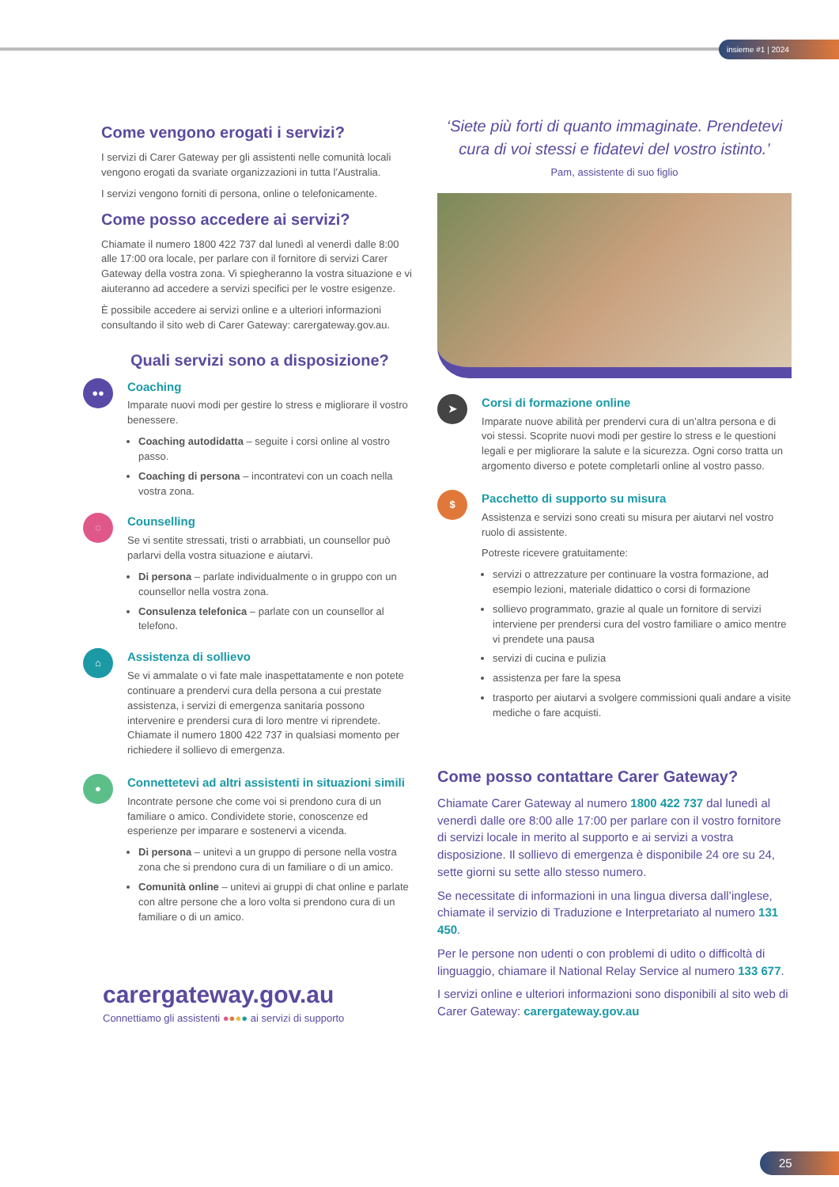insieme #1 | 2024
Come vengono erogati i servizi?
I servizi di Carer Gateway per gli assistenti nelle comunità locali vengono erogati da svariate organizzazioni in tutta l’Australia.
I servizi vengono forniti di persona, online o telefonicamente.
Come posso accedere ai servizi?
Chiamate il numero 1800 422 737 dal lunedì al venerdì dalle 8:00 alle 17:00 ora locale, per parlare con il fornitore di servizi Carer Gateway della vostra zona. Vi spiegheranno la vostra situazione e vi aiuteranno ad accedere a servizi specifici per le vostre esigenze.
È possibile accedere ai servizi online e a ulteriori informazioni consultando il sito web di Carer Gateway: carergateway.gov.au.
Quali servizi sono a disposizione?
●●
Coaching
Imparate nuovi modi per gestire lo stress e migliorare il vostro benessere.
Coaching autodidatta – seguite i corsi online al vostro passo.
Coaching di persona – incontratevi con un coach nella vostra zona.
◌
Counselling
Se vi sentite stressati, tristi o arrabbiati, un counsellor può parlarvi della vostra situazione e aiutarvi.
Di persona – parlate individualmente o in gruppo con un counsellor nella vostra zona.
Consulenza telefonica – parlate con un counsellor al telefono.
⌂
Assistenza di sollievo
Se vi ammalate o vi fate male inaspettatamente e non potete continuare a prendervi cura della persona a cui prestate assistenza, i servizi di emergenza sanitaria possono intervenire e prendersi cura di loro mentre vi riprendete. Chiamate il numero 1800 422 737 in qualsiasi momento per richiedere il sollievo di emergenza.
●
Connettetevi ad altri assistenti in situazioni simili
Incontrate persone che come voi si prendono cura di un familiare o amico. Condividete storie, conoscenze ed esperienze per imparare e sostenervi a vicenda.
Di persona – unitevi a un gruppo di persone nella vostra zona che si prendono cura di un familiare o di un amico.
Comunità online – unitevi ai gruppi di chat online e parlate con altre persone che a loro volta si prendono cura di un familiare o di un amico.
carergateway.gov.au
Connettiamo gli assistenti ●●●● ai servizi di supporto
‘Siete più forti di quanto immaginate. Prendetevi cura di voi stessi e fidatevi del vostro istinto.’
Pam, assistente di suo figlio
➤
Corsi di formazione online
Imparate nuove abilità per prendervi cura di un’altra persona e di voi stessi. Scoprite nuovi modi per gestire lo stress e le questioni legali e per migliorare la salute e la sicurezza. Ogni corso tratta un argomento diverso e potete completarli online al vostro passo.
$
Pacchetto di supporto su misura
Assistenza e servizi sono creati su misura per aiutarvi nel vostro ruolo di assistente.
Potreste ricevere gratuitamente:
servizi o attrezzature per continuare la vostra formazione, ad esempio lezioni, materiale didattico o corsi di formazione
sollievo programmato, grazie al quale un fornitore di servizi interviene per prendersi cura del vostro familiare o amico mentre vi prendete una pausa
servizi di cucina e pulizia
assistenza per fare la spesa
trasporto per aiutarvi a svolgere commissioni quali andare a visite mediche o fare acquisti.
Come posso contattare Carer Gateway?
Chiamate Carer Gateway al numero 1800 422 737 dal lunedì al venerdì dalle ore 8:00 alle 17:00 per parlare con il vostro fornitore di servizi locale in merito al supporto e ai servizi a vostra disposizione. Il sollievo di emergenza è disponibile 24 ore su 24, sette giorni su sette allo stesso numero.
Se necessitate di informazioni in una lingua diversa dall’inglese, chiamate il servizio di Traduzione e Interpretariato al numero 131 450.
Per le persone non udenti o con problemi di udito o difficoltà di linguaggio, chiamare il National Relay Service al numero 133 677.
I servizi online e ulteriori informazioni sono disponibili al sito web di Carer Gateway: carergateway.gov.au
25